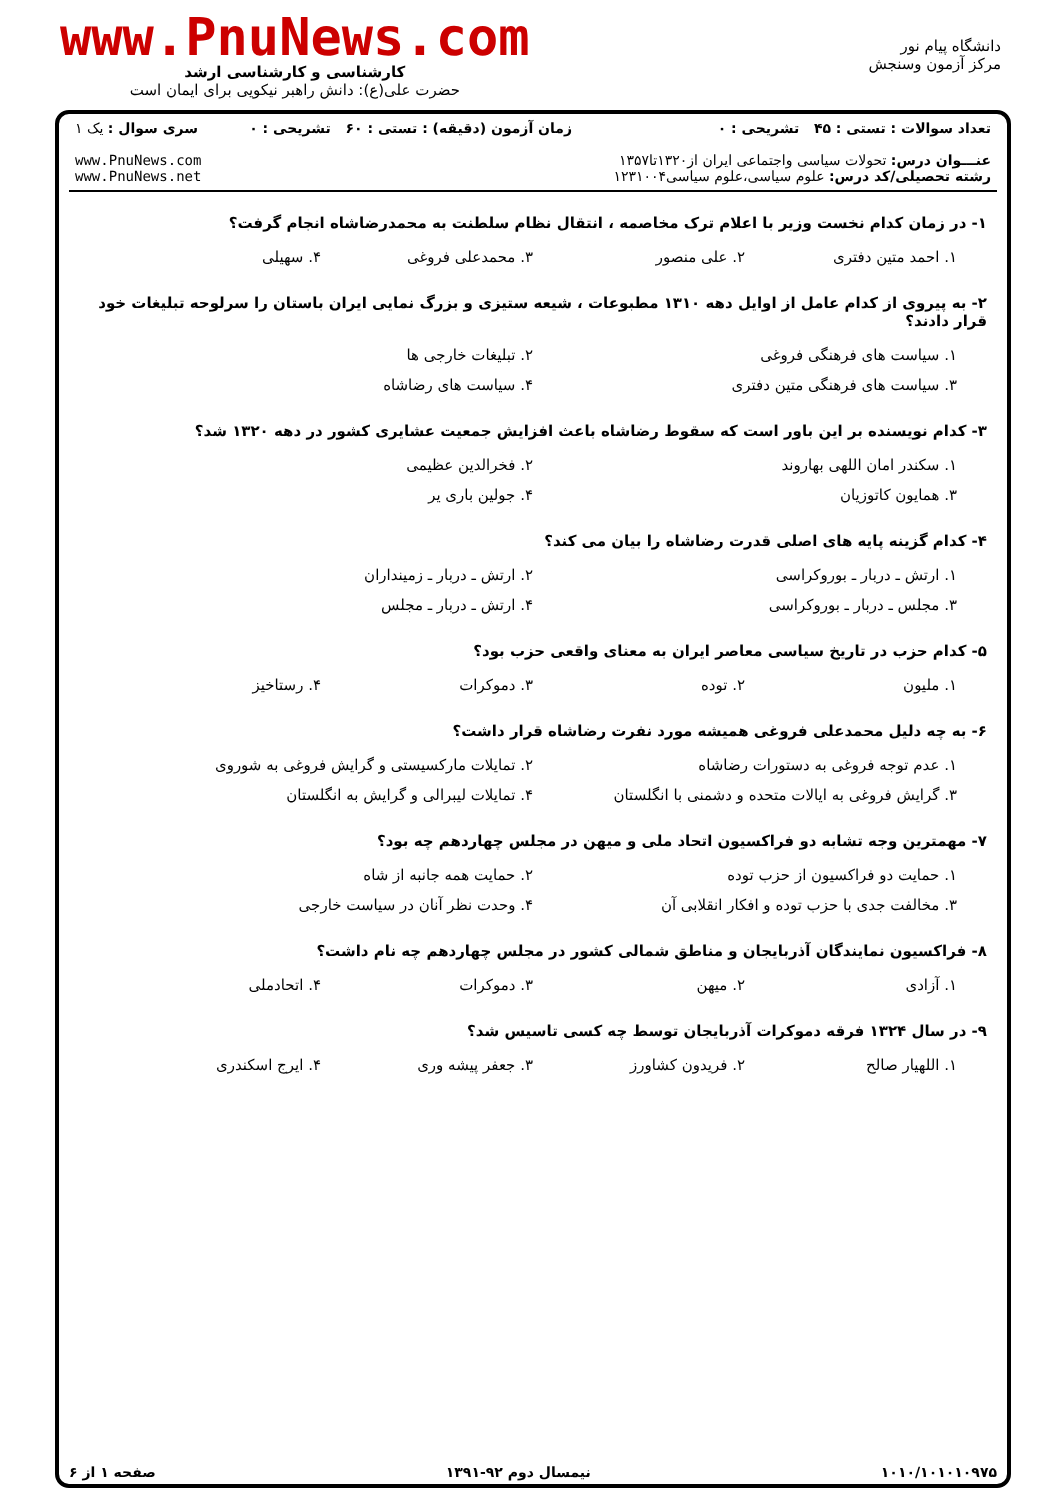دانشگاه پیام نور
مرکز آزمون وسنجش
www.PnuNews.com
کارشناسی و کارشناسی ارشد
حضرت علی(ع): دانش راهبر نیکویی برای ایمان است
| تعداد سوالات : تستی : ۴۵ تشریحی : ۰ عنـــوان درس: تحولات سیاسی واجتماعی ایران از۱۳۲۰تا۱۳۵۷ رشته تحصیلی/کد درس: علوم سیاسی،علوم سیاسی۱۲۳۱۰۰۴ | زمان آزمون (دقیقه) : تستی : ۶۰ تشریحی : ۰ | سری سوال : یک ۱ www.PnuNews.com www.PnuNews.net |
۱- در زمان کدام نخست وزیر با اعلام ترک مخاصمه ، انتقال نظام سلطنت به محمدرضاشاه انجام گرفت؟
۱. احمد متین دفتری ۲. علی منصور ۳. محمدعلی فروغی ۴. سهیلی
۲- به پیروی از کدام عامل از اوایل دهه ۱۳۱۰ مطبوعات ، شیعه ستیزی و بزرگ نمایی ایران باستان را سرلوحه تبلیغات خود قرار دادند؟
۱. سیاست های فرهنگی فروغی ۲. تبلیغات خارجی ها ۳. سیاست های فرهنگی متین دفتری ۴. سیاست های رضاشاه
۳- کدام نویسنده بر این باور است که سقوط رضاشاه باعث افزایش جمعیت عشایری کشور در دهه ۱۳۲۰ شد؟
۱. سکندر امان اللهی بهاروند ۲. فخرالدین عظیمی ۳. همایون کاتوزیان ۴. جولین باری یر
۴- کدام گزینه پایه های اصلی قدرت رضاشاه را بیان می کند؟
۱. ارتش ـ دربار ـ بوروکراسی ۲. ارتش ـ دربار ـ زمینداران ۳. مجلس ـ دربار ـ بوروکراسی ۴. ارتش ـ دربار ـ مجلس
۵- کدام حزب در تاریخ سیاسی معاصر ایران به معنای واقعی حزب بود؟
۱. ملیون ۲. توده ۳. دموکرات ۴. رستاخیز
۶- به چه دلیل محمدعلی فروغی همیشه مورد نفرت رضاشاه قرار داشت؟
۱. عدم توجه فروغی به دستورات رضاشاه ۲. تمایلات مارکسیستی و گرایش فروغی به شوروی ۳. گرایش فروغی به ایالات متحده و دشمنی با انگلستان ۴. تمایلات لیبرالی و گرایش به انگلستان
۷- مهمترین وجه تشابه دو فراکسیون اتحاد ملی و میهن در مجلس چهاردهم چه بود؟
۱. حمایت دو فراکسیون از حزب توده ۲. حمایت همه جانبه از شاه ۳. مخالفت جدی با حزب توده و افکار انقلابی آن ۴. وحدت نظر آنان در سیاست خارجی
۸- فراکسیون نمایندگان آذربایجان و مناطق شمالی کشور در مجلس چهاردهم چه نام داشت؟
۱. آزادی ۲. میهن ۳. دموکرات ۴. اتحادملی
۹- در سال ۱۳۲۴ فرقه دموکرات آذربایجان توسط چه کسی تاسیس شد؟
۱. اللهیار صالح ۲. فریدون کشاورز ۳. جعفر پیشه وری ۴. ایرج اسکندری
۱۰۱۰/۱۰۱۰۱۰۹۷۵ نیمسال دوم ۹۲-۱۳۹۱ صفحه ۱ از ۶